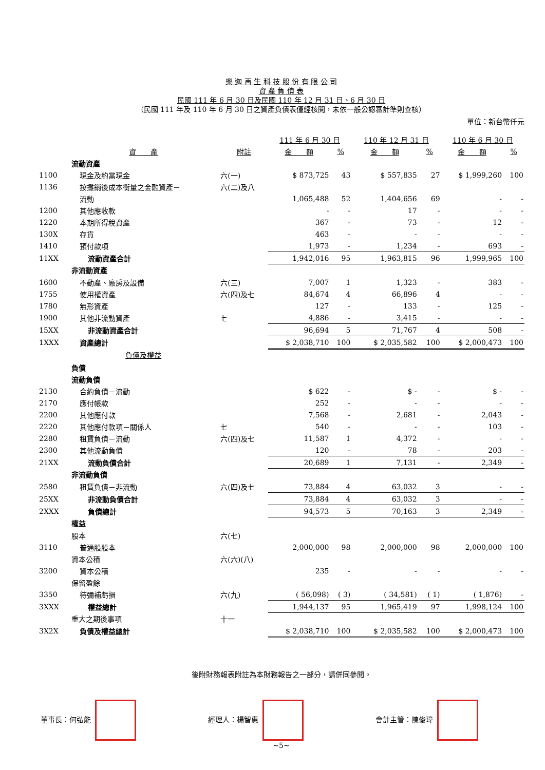樂 迦 再 生 科 技 股 份 有 限 公 司
資 產 負 債 表
民國 111 年 6 月 30 日及民國 110 年 12 月 31 日、6 月 30 日
（民國 111 年及 110 年 6 月 30 日之資產負債表僅經核閱，未依一般公認審計準則查核）
單位：新台幣仟元
| | | | 111 年 6 月 30 日 | | 110 年 12 月 31 日 | | 110 年 6 月 30 日 | |
| --- | --- | --- | --- | --- | --- | --- | --- | --- |
| | 資 產 | 附註 | 金 額 | % | 金 額 | % | 金 額 | % |
| | 流動資產 | | | | | | | |
| 1100 | 現金及約當現金 | 六(一) | $ 873,725 | 43 | $ 557,835 | 27 | $ 1,999,260 | 100 |
| 1136 | 按攤銷後成本衡量之金融資產－ | 六(二)及八 | | | | | | |
| | 流動 | | 1,065,488 | 52 | 1,404,656 | 69 | - | - |
| 1200 | 其他應收款 | | - | - | 17 | - | - | - |
| 1220 | 本期所得稅資產 | | 367 | - | 73 | - | 12 | - |
| 130X | 存貨 | | 463 | - | - | - | - | - |
| 1410 | 預付款項 | | 1,973 | - | 1,234 | - | 693 | - |
| 11XX | 流動資產合計 | | 1,942,016 | 95 | 1,963,815 | 96 | 1,999,965 | 100 |
| | 非流動資產 | | | | | | | |
| 1600 | 不動產、廠房及設備 | 六(三) | 7,007 | 1 | 1,323 | - | 383 | - |
| 1755 | 使用權資產 | 六(四)及七 | 84,674 | 4 | 66,896 | 4 | - | - |
| 1780 | 無形資產 | | 127 | - | 133 | - | 125 | - |
| 1900 | 其他非流動資產 | 七 | 4,886 | - | 3,415 | - | - | - |
| 15XX | 非流動資產合計 | | 96,694 | 5 | 71,767 | 4 | 508 | - |
| 1XXX | 資產總計 | | $ 2,038,710 | 100 | $ 2,035,582 | 100 | $ 2,000,473 | 100 |
| | 負債及權益 | | | | | | | |
| | 負債 | | | | | | | |
| | 流動負債 | | | | | | | |
| 2130 | 合約負債－流動 | | $ 622 | - | $ - | - | $ - | - |
| 2170 | 應付帳款 | | 252 | - | - | - | - | - |
| 2200 | 其他應付款 | | 7,568 | - | 2,681 | - | 2,043 | - |
| 2220 | 其他應付款項－關係人 | 七 | 540 | - | - | - | 103 | - |
| 2280 | 租賃負債－流動 | 六(四)及七 | 11,587 | 1 | 4,372 | - | - | - |
| 2300 | 其他流動負債 | | 120 | - | 78 | - | 203 | - |
| 21XX | 流動負債合計 | | 20,689 | 1 | 7,131 | - | 2,349 | - |
| | 非流動負債 | | | | | | | |
| 2580 | 租賃負債－非流動 | 六(四)及七 | 73,884 | 4 | 63,032 | 3 | - | - |
| 25XX | 非流動負債合計 | | 73,884 | 4 | 63,032 | 3 | - | - |
| 2XXX | 負債總計 | | 94,573 | 5 | 70,163 | 3 | 2,349 | - |
| | 權益 | | | | | | | |
| | 股本 | 六(七) | | | | | | |
| 3110 | 普通股股本 | | 2,000,000 | 98 | 2,000,000 | 98 | 2,000,000 | 100 |
| | 資本公積 | 六(六)(八) | | | | | | |
| 3200 | 資本公積 | | 235 | - | - | - | - | - |
| | 保留盈餘 | | | | | | | |
| 3350 | 待彌補虧損 | 六(九) | ( 56,098) | ( 3) | ( 34,581) | ( 1) | ( 1,876) | - |
| 3XXX | 權益總計 | | 1,944,137 | 95 | 1,965,419 | 97 | 1,998,124 | 100 |
| | 重大之期後事項 | 十一 | | | | | | |
| 3X2X | 負債及權益總計 | | $ 2,038,710 | 100 | $ 2,035,582 | 100 | $ 2,000,473 | 100 |
後附財務報表附註為本財務報告之一部分，請併同參閱。
董事長：何弘能 經理人：楊智惠 會計主管：陳俊瑋
~5~